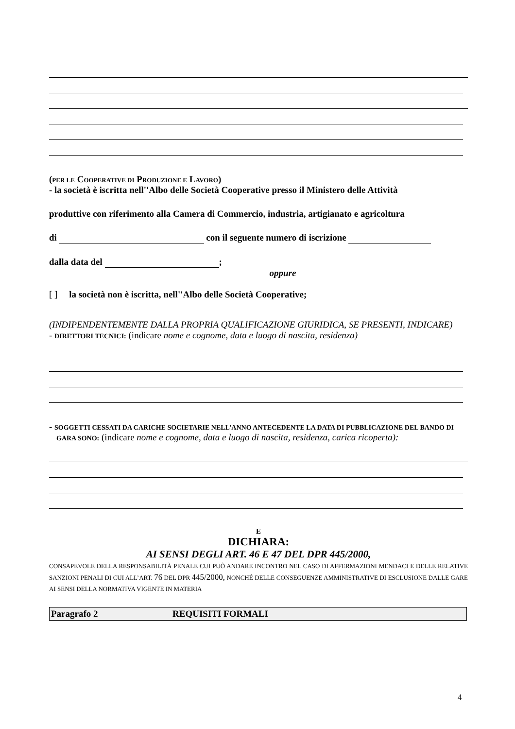(PER LE COOPERATIVE DI PRODUZIONE E LAVORO)
- la società è iscritta nell''Albo delle Società Cooperative presso il Ministero delle Attività
produttive con riferimento alla Camera di Commercio, industria, artigianato e agricoltura
di con il seguente numero di iscrizione
dalla data del ;
oppure
[ ] la società non è iscritta, nell''Albo delle Società Cooperative;
(INDIPENDENTEMENTE DALLA PROPRIA QUALIFICAZIONE GIURIDICA, SE PRESENTI, INDICARE)
- DIRETTORI TECNICI: (indicare nome e cognome, data e luogo di nascita, residenza)
- SOGGETTI CESSATI DA CARICHE SOCIETARIE NELL’ANNO ANTECEDENTE LA DATA DI PUBBLICAZIONE DEL BANDO DI GARA SONO: (indicare nome e cognome, data e luogo di nascita, residenza, carica ricoperta):
E
DICHIARA:
AI SENSI DEGLI ART. 46 E 47 DEL DPR 445/2000,
CONSAPEVOLE DELLA RESPONSABILITÀ PENALE CUI PUÒ ANDARE INCONTRO NEL CASO DI AFFERMAZIONI MENDACI E DELLE RELATIVE SANZIONI PENALI DI CUI ALL’ART. 76 DEL DPR 445/2000, NONCHÉ DELLE CONSEGUENZE AMMINISTRATIVE DI ESCLUSIONE DALLE GARE AI SENSI DELLA NORMATIVA VIGENTE IN MATERIA
Paragrafo 2 REQUISITI FORMALI
4